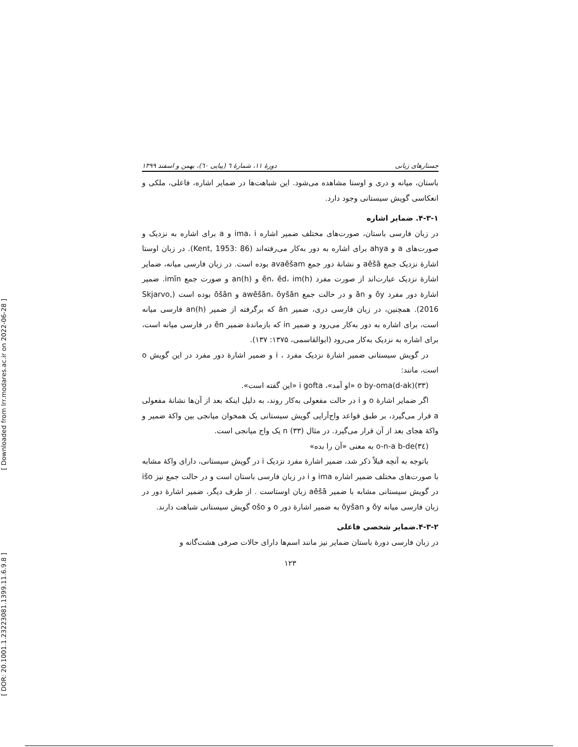جستارهای زبانی دورهٔ ۱۱، شمارهٔ ٦ (پیاپی ٦٠)، بهمن و اسفند ۱۳۹۹
[ Downloaded from lrr.modares.ac.ir on 2022-06-28 ]
[ DOR: 20.1001.1.23223081.1399.11.6.9.8 ]
باستان، میانه و دری و اوستا مشاهده می‌شود. این شباهت‌ها در ضمایر اشاره، فاعلی، ملکی و انعکاسی گویش سیستانی وجود دارد.
۴-۳-۱. ضمایر اشاره
در زبان فارسی باستان، صورت‌های مختلف ضمیر اشاره ima، i و a برای اشاره به نزدیک و صورت‌های a و ahya برای اشاره به دور به‌کار می‌رفته‌اند (Kent, 1953: 86). در زبان اوستا اشارهٔ نزدیک جمع aēšā و نشانهٔ دور جمع avaēšam بوده است. در زبان فارسی میانه، ضمایر اشارهٔ نزدیک عبارت‌اند از صورت مفرد (h)ēn، ēd، im و (h)an و صورت جمع imīn. ضمیر اشارهٔ دور مفرد ōy و ān و در حالت جمع awēšān، ōyšān و ōšān بوده است (Skjarvo, 2016). همچنین، در زبان فارسی دری، ضمیر ân که برگرفته از ضمیر (h)an فارسی میانه است، برای اشاره به دور به‌کار می‌رود و ضمیر in که بازماندهٔ ضمیر ēn در فارسی میانه است، برای اشاره به نزدیک به‌کار می‌رود (ابوالقاسمی، ۱۳۷۵: ۱۳۷).
در گویش سیستانی ضمیر اشارهٔ نزدیک مفرد ، i و ضمیر اشارهٔ دور مفرد در این گویش o است، مانند:
(۳۳)o by-oma(d-ak) «او آمد»، i gofta «این گفته است».
اگر ضمایر اشارهٔ o و i در حالت مفعولی به‌کار روند، به دلیل اینکه بعد از آن‌ها نشانهٔ مفعولی a قرار می‌گیرد، بر طبق قواعد واج‌آرایی گویش سیستانی یک همخوان میانجی بین واکهٔ ضمیر و واکهٔ هجای بعد از آن قرار می‌گیرد. در مثال (۳۳) n یک واج میانجی است.
(۳٤)o-n-a b-de به معنی «آن را بده»
باتوجه به آنچه قبلاً ذکر شد، ضمیر اشارهٔ مفرد نزدیک i در گویش سیستانی، دارای واکهٔ مشابه با صورت‌های مختلف ضمیر اشاره ima و i در زبان فارسی باستان است و در حالت جمع نیز išo در گویش سیستانی مشابه با ضمیر aēšā زبان اوستاست . از طرف دیگر، ضمیر اشارهٔ دور در زبان فارسی میانه ōy و ōyšan به ضمیر اشارهٔ دور o و ošo گویش سیستانی شباهت دارند.
۴-۳-۲.ضمایر شخصی فاعلی
در زبان فارسی دورهٔ باستان ضمایر نیز مانند اسم‌ها دارای حالات صرفی هشت‌گانه و
۱۲۳